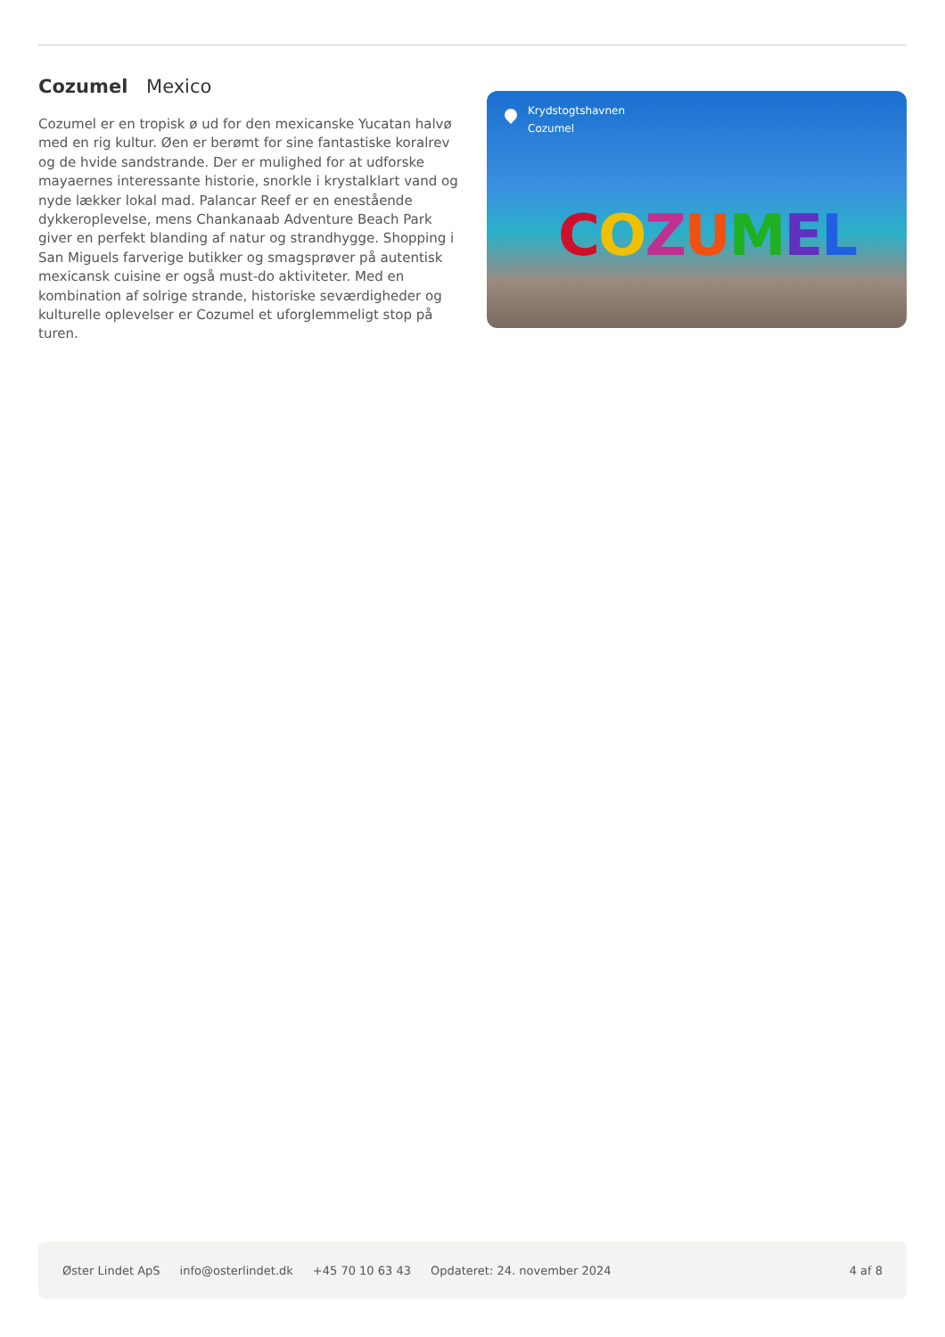Cozumel Mexico
Cozumel er en tropisk ø ud for den mexicanske Yucatan halvø med en rig kultur. Øen er berømt for sine fantastiske koralrev og de hvide sandstrande. Der er mulighed for at udforske mayaernes interessante historie, snorkle i krystalklart vand og nyde lækker lokal mad. Palancar Reef er en enestående dykkeroplevelse, mens Chankanaab Adventure Beach Park giver en perfekt blanding af natur og strandhygge. Shopping i San Miguels farverige butikker og smagsprøver på autentisk mexicansk cuisine er også must-do aktiviteter. Med en kombination af solrige strande, historiske seværdigheder og kulturelle oplevelser er Cozumel et uforglemmeligt stop på turen.
Krydstogtshavnen
Cozumel
COZUMEL
Øster Lindet ApS info@osterlindet.dk +45 70 10 63 43 Opdateret: 24. november 2024 4 af 8